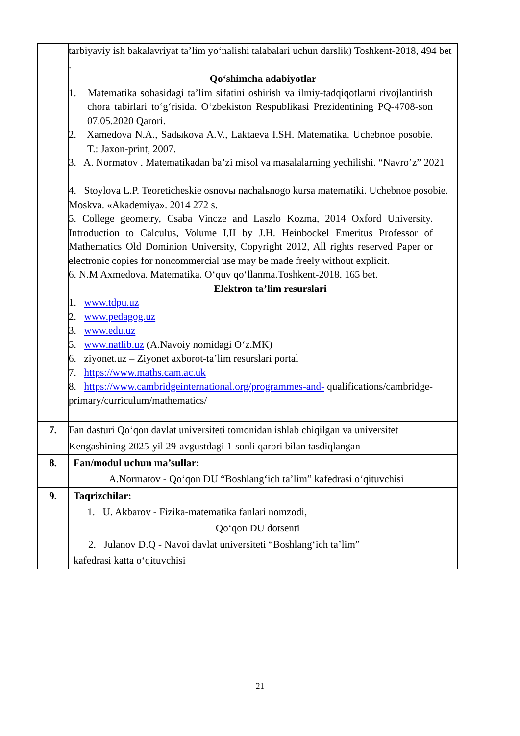| | tarbiyaviy ish bakalavriyat ta’lim yo‘nalishi talabalari uchun darslik) Toshkent-2018, 494 bet . Qo‘shimcha adabiyotlar 1. Matematika sohasidagi ta’lim sifatini oshirish va ilmiy-tadqiqotlarni rivojlantirish chora tabirlari to‘g‘risida. O‘zbekiston Respublikasi Prezidentining PQ-4708-son 07.05.2020 Qarori. 2. Xamedova N.A., Sadыkova A.V., Laktaeva I.SH. Matematika. Uchebnoe posobie. T.: Jaxon-print, 2007. 3. A. Normatov . Matematikadan ba’zi misol va masalalarning yechilishi. “Navro’z” 2021 4. Stoylova L.P. Teoreticheskie osnovы nachalьnogo kursa matematiki. Uchebnoe posobie. Moskva. «Akademiya». 2014 272 s. 5. College geometry, Csaba Vincze and Laszlo Kozma, 2014 Oxford University. Introduction to Calculus, Volume I,II by J.H. Heinbockel Emeritus Professor of Mathematics Old Dominion University, Copyright 2012, All rights reserved Paper or electronic copies for noncommercial use may be made freely without explicit. 6. N.M Axmedova. Matematika. O‘quv qo‘llanma.Toshkent-2018. 165 bet. Elektron ta’lim resurslari 1. www.tdpu.uz 2. www.pedagog.uz 3. www.edu.uz 5. www.natlib.uz (A.Navoiy nomidagi O‘z.MK) 6. ziyonet.uz – Ziyonet axborot-ta’lim resurslari portal 7. https://www.maths.cam.ac.uk 8. https://www.cambridgeinternational.org/programmes-and- qualifications/cambridge-primary/curriculum/mathematics/ |
| 7. | Fan dasturi Qo‘qon davlat universiteti tomonidan ishlab chiqilgan va universitet Kengashining 2025-yil 29-avgustdagi 1-sonli qarori bilan tasdiqlangan |
| 8. | Fan/modul uchun ma’sullar: A.Normatov - Qo‘qon DU “Boshlang‘ich ta’lim” kafedrasi o‘qituvchisi |
| 9. | Taqrizchilar: 1. U. Akbarov - Fizika-matematika fanlari nomzodi, Qo‘qon DU dotsenti 2. Julanov D.Q - Navoi davlat universiteti “Boshlang‘ich ta’lim” kafedrasi katta o‘qituvchisi |
21